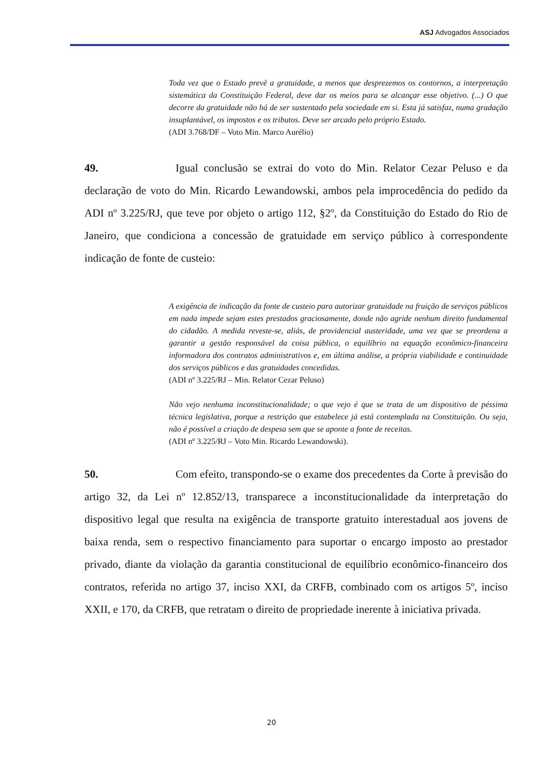ASJ Advogados Associados
Toda vez que o Estado prevê a gratuidade, a menos que desprezemos os contornos, a interpretação sistemática da Constituição Federal, deve dar os meios para se alcançar esse objetivo. (...) O que decorre da gratuidade não há de ser sustentado pela sociedade em si. Esta já satisfaz, numa gradação insuplantável, os impostos e os tributos. Deve ser arcado pelo próprio Estado.
(ADI 3.768/DF – Voto Min. Marco Aurélio)
49. Igual conclusão se extrai do voto do Min. Relator Cezar Peluso e da declaração de voto do Min. Ricardo Lewandowski, ambos pela improcedência do pedido da ADI nº 3.225/RJ, que teve por objeto o artigo 112, §2º, da Constituição do Estado do Rio de Janeiro, que condiciona a concessão de gratuidade em serviço público à correspondente indicação de fonte de custeio:
A exigência de indicação da fonte de custeio para autorizar gratuidade na fruição de serviços públicos em nada impede sejam estes prestados graciosamente, donde não agride nenhum direito fundamental do cidadão. A medida reveste-se, aliás, de providencial austeridade, uma vez que se preordena a garantir a gestão responsável da coisa pública, o equilíbrio na equação econômico-financeira informadora dos contratos administrativos e, em última análise, a própria viabilidade e continuidade dos serviços públicos e das gratuidades concedidas.
(ADI nº 3.225/RJ – Min. Relator Cezar Peluso)
Não vejo nenhuma inconstitucionalidade; o que vejo é que se trata de um dispositivo de péssima técnica legislativa, porque a restrição que estabelece já está contemplada na Constituição. Ou seja, não é possível a criação de despesa sem que se aponte a fonte de receitas.
(ADI nº 3.225/RJ – Voto Min. Ricardo Lewandowski).
50. Com efeito, transpondo-se o exame dos precedentes da Corte à previsão do artigo 32, da Lei nº 12.852/13, transparece a inconstitucionalidade da interpretação do dispositivo legal que resulta na exigência de transporte gratuito interestadual aos jovens de baixa renda, sem o respectivo financiamento para suportar o encargo imposto ao prestador privado, diante da violação da garantia constitucional de equilíbrio econômico-financeiro dos contratos, referida no artigo 37, inciso XXI, da CRFB, combinado com os artigos 5º, inciso XXII, e 170, da CRFB, que retratam o direito de propriedade inerente à iniciativa privada.
20